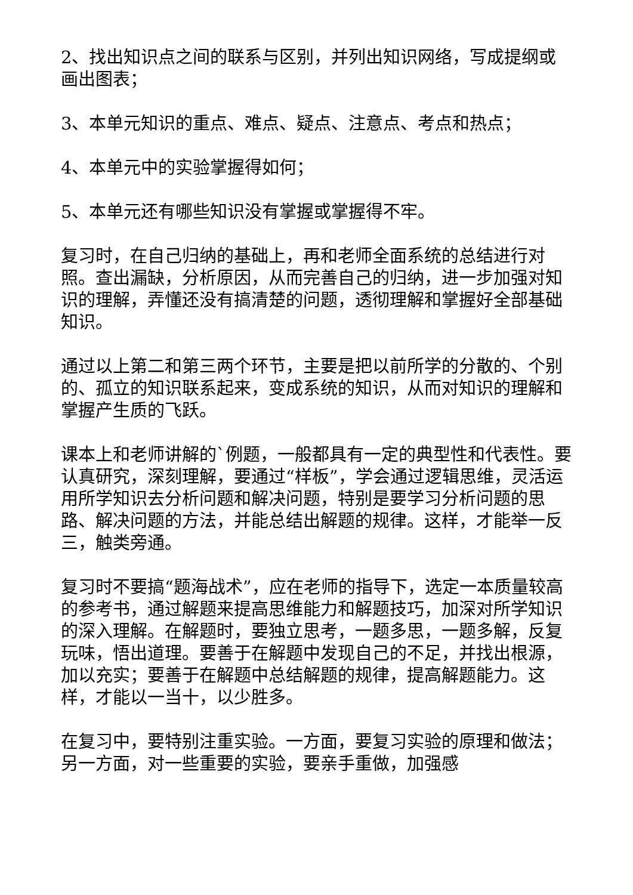2、找出知识点之间的联系与区别，并列出知识网络，写成提纲或画出图表；
3、本单元知识的重点、难点、疑点、注意点、考点和热点；
4、本单元中的实验掌握得如何；
5、本单元还有哪些知识没有掌握或掌握得不牢。
复习时，在自己归纳的基础上，再和老师全面系统的总结进行对照。查出漏缺，分析原因，从而完善自己的归纳，进一步加强对知识的理解，弄懂还没有搞清楚的问题，透彻理解和掌握好全部基础知识。
通过以上第二和第三两个环节，主要是把以前所学的分散的、个别的、孤立的知识联系起来，变成系统的知识，从而对知识的理解和掌握产生质的飞跃。
课本上和老师讲解的`例题，一般都具有一定的典型性和代表性。要认真研究，深刻理解，要通过“样板”，学会通过逻辑思维，灵活运用所学知识去分析问题和解决问题，特别是要学习分析问题的思路、解决问题的方法，并能总结出解题的规律。这样，才能举一反三，触类旁通。
复习时不要搞“题海战术”，应在老师的指导下，选定一本质量较高的参考书，通过解题来提高思维能力和解题技巧，加深对所学知识的深入理解。在解题时，要独立思考，一题多思，一题多解，反复玩味，悟出道理。要善于在解题中发现自己的不足，并找出根源，加以充实；要善于在解题中总结解题的规律，提高解题能力。这样，才能以一当十，以少胜多。
在复习中，要特别注重实验。一方面，要复习实验的原理和做法；另一方面，对一些重要的实验，要亲手重做，加强感